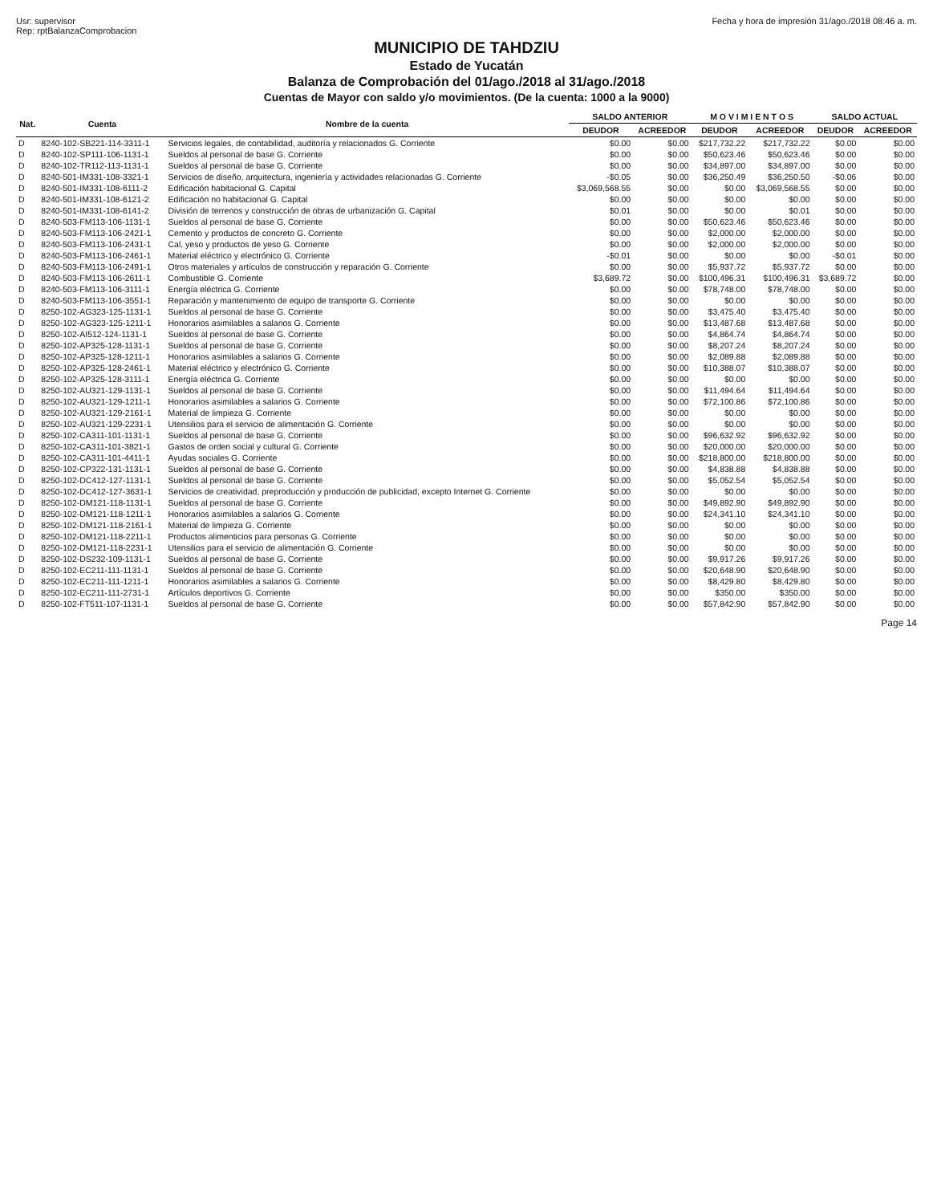Usr: supervisor
Rep: rptBalanzaComprobacion
Fecha y hora de impresión 31/ago./2018 08:46 a. m.
MUNICIPIO DE TAHDZIU
Estado de Yucatán
Balanza de Comprobación del 01/ago./2018 al 31/ago./2018
Cuentas de Mayor con saldo y/o movimientos. (De la cuenta: 1000 a la 9000)
| Nat. | Cuenta | Nombre de la cuenta | SALDO ANTERIOR | | M O V I M I E N T O S | | SALDO ACTUAL | |
| --- | --- | --- | --- | --- | --- | --- | --- | --- |
| | | | DEUDOR | ACREEDOR | DEUDOR | ACREEDOR | DEUDOR | ACREEDOR |
| D | 8240-102-SB221-114-3311-1 | Servicios legales, de contabilidad, auditoría y relacionados G. Corriente | $0.00 | $0.00 | $217,732.22 | $217,732.22 | $0.00 | $0.00 |
| D | 8240-102-SP111-106-1131-1 | Sueldos al personal de base G. Corriente | $0.00 | $0.00 | $50,623.46 | $50,623.46 | $0.00 | $0.00 |
| D | 8240-102-TR112-113-1131-1 | Sueldos al personal de base G. Corriente | $0.00 | $0.00 | $34,897.00 | $34,897.00 | $0.00 | $0.00 |
| D | 8240-501-IM331-108-3321-1 | Servicios de diseño, arquitectura, ingeniería y actividades relacionadas G. Corriente | -$0.05 | $0.00 | $36,250.49 | $36,250.50 | -$0.06 | $0.00 |
| D | 8240-501-IM331-108-6111-2 | Edificación habitacional G. Capital | $3,069,568.55 | $0.00 | $0.00 | $3,069,568.55 | $0.00 | $0.00 |
| D | 8240-501-IM331-108-6121-2 | Edificación no habitacional G. Capital | $0.00 | $0.00 | $0.00 | $0.00 | $0.00 | $0.00 |
| D | 8240-501-IM331-108-6141-2 | División de terrenos y construcción de obras de urbanización G. Capital | $0.01 | $0.00 | $0.00 | $0.01 | $0.00 | $0.00 |
| D | 8240-503-FM113-106-1131-1 | Sueldos al personal de base G. Corriente | $0.00 | $0.00 | $50,623.46 | $50,623.46 | $0.00 | $0.00 |
| D | 8240-503-FM113-106-2421-1 | Cemento y productos de concreto G. Corriente | $0.00 | $0.00 | $2,000.00 | $2,000.00 | $0.00 | $0.00 |
| D | 8240-503-FM113-106-2431-1 | Cal, yeso y productos de yeso G. Corriente | $0.00 | $0.00 | $2,000.00 | $2,000.00 | $0.00 | $0.00 |
| D | 8240-503-FM113-106-2461-1 | Material eléctrico y electrónico G. Corriente | -$0.01 | $0.00 | $0.00 | $0.00 | -$0.01 | $0.00 |
| D | 8240-503-FM113-106-2491-1 | Otros materiales y artículos de construcción y reparación G. Corriente | $0.00 | $0.00 | $5,937.72 | $5,937.72 | $0.00 | $0.00 |
| D | 8240-503-FM113-106-2611-1 | Combustible G. Corriente | $3,689.72 | $0.00 | $100,496.31 | $100,496.31 | $3,689.72 | $0.00 |
| D | 8240-503-FM113-106-3111-1 | Energía eléctrica G. Corriente | $0.00 | $0.00 | $78,748.00 | $78,748.00 | $0.00 | $0.00 |
| D | 8240-503-FM113-106-3551-1 | Reparación y mantenimiento de equipo de transporte G. Corriente | $0.00 | $0.00 | $0.00 | $0.00 | $0.00 | $0.00 |
| D | 8250-102-AG323-125-1131-1 | Sueldos al personal de base G. Corriente | $0.00 | $0.00 | $3,475.40 | $3,475.40 | $0.00 | $0.00 |
| D | 8250-102-AG323-125-1211-1 | Honorarios asimilables a salarios G. Corriente | $0.00 | $0.00 | $13,487.68 | $13,487.68 | $0.00 | $0.00 |
| D | 8250-102-AI512-124-1131-1 | Sueldos al personal de base G. Corriente | $0.00 | $0.00 | $4,864.74 | $4,864.74 | $0.00 | $0.00 |
| D | 8250-102-AP325-128-1131-1 | Sueldos al personal de base G. Corriente | $0.00 | $0.00 | $8,207.24 | $8,207.24 | $0.00 | $0.00 |
| D | 8250-102-AP325-128-1211-1 | Honorarios asimilables a salarios G. Corriente | $0.00 | $0.00 | $2,089.88 | $2,089.88 | $0.00 | $0.00 |
| D | 8250-102-AP325-128-2461-1 | Material eléctrico y electrónico G. Corriente | $0.00 | $0.00 | $10,388.07 | $10,388.07 | $0.00 | $0.00 |
| D | 8250-102-AP325-128-3111-1 | Energía eléctrica G. Corriente | $0.00 | $0.00 | $0.00 | $0.00 | $0.00 | $0.00 |
| D | 8250-102-AU321-129-1131-1 | Sueldos al personal de base G. Corriente | $0.00 | $0.00 | $11,494.64 | $11,494.64 | $0.00 | $0.00 |
| D | 8250-102-AU321-129-1211-1 | Honorarios asimilables a salarios G. Corriente | $0.00 | $0.00 | $72,100.86 | $72,100.86 | $0.00 | $0.00 |
| D | 8250-102-AU321-129-2161-1 | Material de limpieza G. Corriente | $0.00 | $0.00 | $0.00 | $0.00 | $0.00 | $0.00 |
| D | 8250-102-AU321-129-2231-1 | Utensilios para el servicio de alimentación G. Corriente | $0.00 | $0.00 | $0.00 | $0.00 | $0.00 | $0.00 |
| D | 8250-102-CA311-101-1131-1 | Sueldos al personal de base G. Corriente | $0.00 | $0.00 | $96,632.92 | $96,632.92 | $0.00 | $0.00 |
| D | 8250-102-CA311-101-3821-1 | Gastos de orden social y cultural G. Corriente | $0.00 | $0.00 | $20,000.00 | $20,000.00 | $0.00 | $0.00 |
| D | 8250-102-CA311-101-4411-1 | Ayudas sociales G. Corriente | $0.00 | $0.00 | $218,800.00 | $218,800.00 | $0.00 | $0.00 |
| D | 8250-102-CP322-131-1131-1 | Sueldos al personal de base G. Corriente | $0.00 | $0.00 | $4,838.88 | $4,838.88 | $0.00 | $0.00 |
| D | 8250-102-DC412-127-1131-1 | Sueldos al personal de base G. Corriente | $0.00 | $0.00 | $5,052.54 | $5,052.54 | $0.00 | $0.00 |
| D | 8250-102-DC412-127-3631-1 | Servicios de creatividad, preproducción y producción de publicidad, excepto Internet G. Corriente | $0.00 | $0.00 | $0.00 | $0.00 | $0.00 | $0.00 |
| D | 8250-102-DM121-118-1131-1 | Sueldos al personal de base G. Corriente | $0.00 | $0.00 | $49,892.90 | $49,892.90 | $0.00 | $0.00 |
| D | 8250-102-DM121-118-1211-1 | Honorarios asimilables a salarios G. Corriente | $0.00 | $0.00 | $24,341.10 | $24,341.10 | $0.00 | $0.00 |
| D | 8250-102-DM121-118-2161-1 | Material de limpieza G. Corriente | $0.00 | $0.00 | $0.00 | $0.00 | $0.00 | $0.00 |
| D | 8250-102-DM121-118-2211-1 | Productos alimenticios para personas G. Corriente | $0.00 | $0.00 | $0.00 | $0.00 | $0.00 | $0.00 |
| D | 8250-102-DM121-118-2231-1 | Utensilios para el servicio de alimentación G. Corriente | $0.00 | $0.00 | $0.00 | $0.00 | $0.00 | $0.00 |
| D | 8250-102-DS232-109-1131-1 | Sueldos al personal de base G. Corriente | $0.00 | $0.00 | $9,917.26 | $9,917.26 | $0.00 | $0.00 |
| D | 8250-102-EC211-111-1131-1 | Sueldos al personal de base G. Corriente | $0.00 | $0.00 | $20,648.90 | $20,648.90 | $0.00 | $0.00 |
| D | 8250-102-EC211-111-1211-1 | Honorarios asimilables a salarios G. Corriente | $0.00 | $0.00 | $8,429.80 | $8,429.80 | $0.00 | $0.00 |
| D | 8250-102-EC211-111-2731-1 | Artículos deportivos G. Corriente | $0.00 | $0.00 | $350.00 | $350.00 | $0.00 | $0.00 |
| D | 8250-102-FT511-107-1131-1 | Sueldos al personal de base G. Corriente | $0.00 | $0.00 | $57,842.90 | $57,842.90 | $0.00 | $0.00 |
Page 14